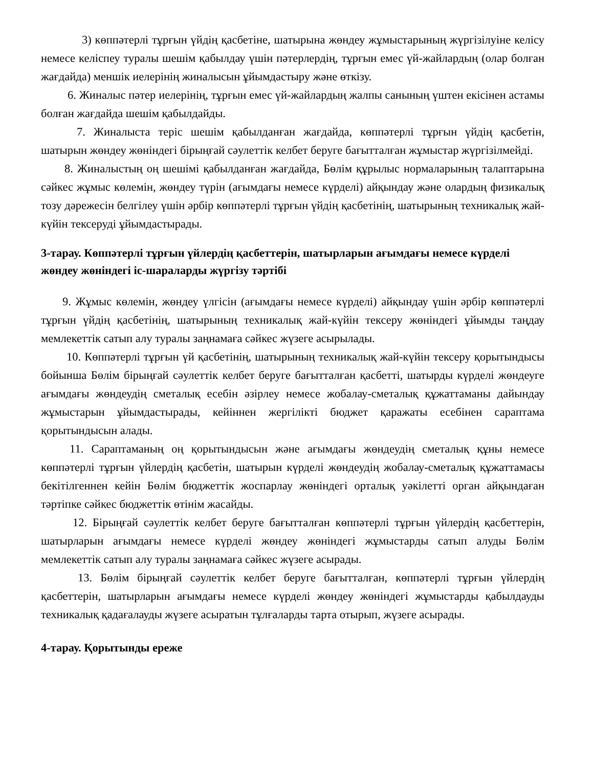3) көппәтерлі тұрғын үйдің қасбетіне, шатырына жөндеу жұмыстарының жүргізілуіне келісу немесе келіспеу туралы шешім қабылдау үшін пәтерлердің, тұрғын емес үй-жайлардың (олар болған жағдайда) меншік иелерінің жиналысын ұйымдастыру және өткізу.
6. Жиналыс пәтер иелерінің, тұрғын емес үй-жайлардың жалпы санының үштен екісінен астамы болған жағдайда шешім қабылдайды.
7. Жиналыста теріс шешім қабылданған жағдайда, көппәтерлі тұрғын үйдің қасбетін, шатырын жөндеу жөніндегі бірыңғай сәулеттік келбет беруге бағытталған жұмыстар жүргізілмейді.
8. Жиналыстың оң шешімі қабылданған жағдайда, Бөлім құрылыс нормаларының талаптарына сәйкес жұмыс көлемін, жөндеу түрін (ағымдағы немесе күрделі) айқындау және олардың физикалық тозу дәрежесін белгілеу үшін әрбір көппәтерлі тұрғын үйдің қасбетінің, шатырының техникалық жай-күйін тексеруді ұйымдастырады.
3-тарау. Көппәтерлі тұрғын үйлердің қасбеттерін, шатырларын ағымдағы немесе күрделі жөндеу жөніндегі іс-шараларды жүргізу тәртібі
9. Жұмыс көлемін, жөндеу үлгісін (ағымдағы немесе күрделі) айқындау үшін әрбір көппәтерлі тұрғын үйдің қасбетінің, шатырының техникалық жай-күйін тексеру жөніндегі ұйымды таңдау мемлекеттік сатып алу туралы заңнамаға сәйкес жүзеге асырылады.
10. Көппәтерлі тұрғын үй қасбетінің, шатырының техникалық жай-күйін тексеру қорытындысы бойынша Бөлім бірыңғай сәулеттік келбет беруге бағытталған қасбетті, шатырды күрделі жөндеуге ағымдағы жөндеудің сметалық есебін әзірлеу немесе жобалау-сметалық құжаттаманы дайындау жұмыстарын ұйымдастырады, кейіннен жергілікті бюджет қаражаты есебінен сараптама қорытындысын алады.
11. Сараптаманың оң қорытындысын және ағымдағы жөндеудің сметалық құны немесе көппәтерлі тұрғын үйлердің қасбетін, шатырын күрделі жөндеудің жобалау-сметалық құжаттамасы бекітілгеннен кейін Бөлім бюджеттік жоспарлау жөніндегі орталық уәкілетті орган айқындаған тәртіпке сәйкес бюджеттік өтінім жасайды.
12. Бірыңғай сәулеттік келбет беруге бағытталған көппәтерлі тұрғын үйлердің қасбеттерін, шатырларын ағымдағы немесе күрделі жөндеу жөніндегі жұмыстарды сатып алуды Бөлім мемлекеттік сатып алу туралы заңнамаға сәйкес жүзеге асырады.
13. Бөлім бірыңғай сәулеттік келбет беруге бағытталған, көппәтерлі тұрғын үйлердің қасбеттерін, шатырларын ағымдағы немесе күрделі жөндеу жөніндегі жұмыстарды қабылдауды техникалық қадағалауды жүзеге асыратын тұлғаларды тарта отырып, жүзеге асырады.
4-тарау. Қорытынды ереже